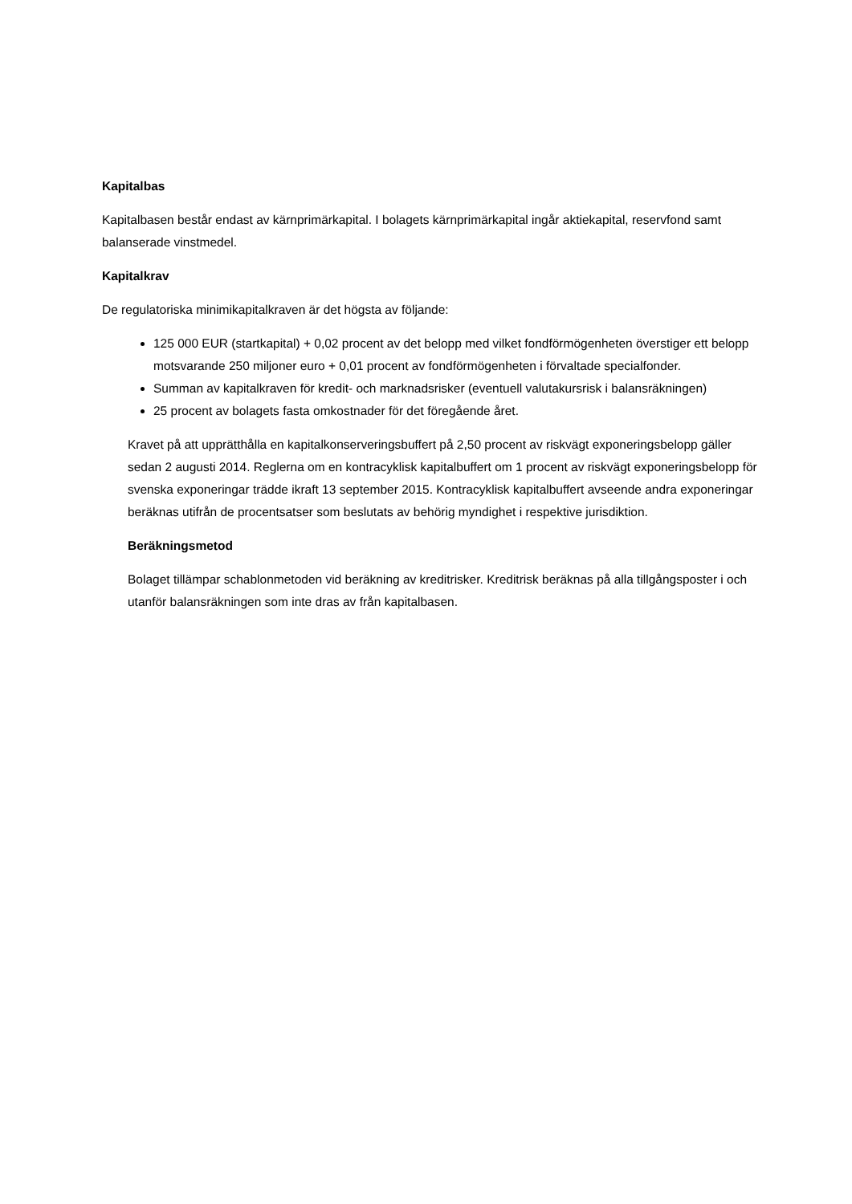Kapitalbas
Kapitalbasen består endast av kärnprimärkapital. I bolagets kärnprimärkapital ingår aktiekapital, reservfond samt balanserade vinstmedel.
Kapitalkrav
De regulatoriska minimikapitalkraven är det högsta av följande:
125 000 EUR (startkapital) + 0,02 procent av det belopp med vilket fondförmögenheten överstiger ett belopp motsvarande 250 miljoner euro + 0,01 procent av fondförmögenheten i förvaltade specialfonder.
Summan av kapitalkraven för kredit- och marknadsrisker (eventuell valutakursrisk i balansräkningen)
25 procent av bolagets fasta omkostnader för det föregående året.
Kravet på att upprätthålla en kapitalkonserveringsbuffert på 2,50 procent av riskvägt exponeringsbelopp gäller sedan 2 augusti 2014. Reglerna om en kontracyklisk kapitalbuffert om 1 procent av riskvägt exponeringsbelopp för svenska exponeringar trädde ikraft 13 september 2015. Kontracyklisk kapitalbuffert avseende andra exponeringar beräknas utifrån de procentsatser som beslutats av behörig myndighet i respektive jurisdiktion.
Beräkningsmetod
Bolaget tillämpar schablonmetoden vid beräkning av kreditrisker. Kreditrisk beräknas på alla tillgångsposter i och utanför balansräkningen som inte dras av från kapitalbasen.